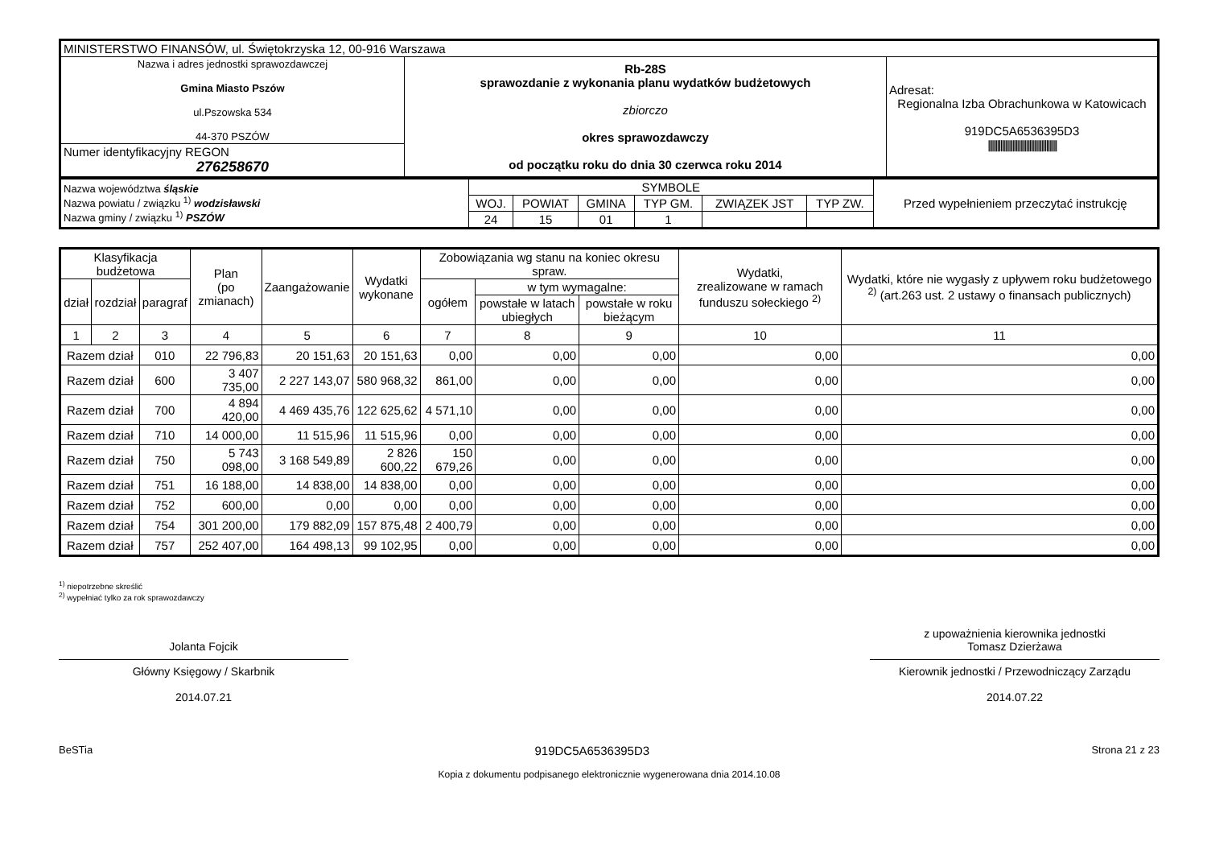| MINISTERSTWO FINANSÓW, ul. Świętokrzyska 12, 00-916 Warszawa | | |
| Nazwa i adres jednostki sprawozdawczej Gmina Miasto Pszów ul.Pszowska 534 44-370 PSZÓW | Rb-28S sprawozdanie z wykonania planu wydatków budżetowych zbiorczo okres sprawozdawczy od początku roku do dnia 30 czerwca roku 2014 | Adresat: Regionalna Izba Obrachunkowa w Katowicach 919DC5A6536395D3 ///////////////////////////////////////////// |
| Numer identyfikacyjny REGON 276258670 | | |
| Nazwa województwa śląskie Nazwa powiatu / związku <sup>1)</sup> wodzisławski Nazwa gminy / związku <sup>1)</sup> PSZÓW | SYMBOLE | | | | | | Przed wypełnieniem przeczytać instrukcję |
| | WOJ. | POWIAT | GMINA | TYP GM. | ZWIĄZEK JST | TYP ZW. | |
| | 24 | 15 | 01 | 1 | | | |
| Klasyfikacja budżetowa | | | Plan (po zmianach) | Zaangażowanie | Wydatki wykonane | Zobowiązania wg stanu na koniec okresu spraw. | | | Wydatki, zrealizowane w ramach funduszu sołeckiego <sup>2)</sup> | Wydatki, które nie wygasły z upływem roku budżetowego <sup>2)</sup> (art.263 ust. 2 ustawy o finansach publicznych) |
| --- | --- | --- | --- | --- | --- | --- | --- | --- | --- | --- |
| dział | rozdział | paragraf | | | | ogółem | w tym wymagalne: | | | |
| | | | | | | | powstałe w latach ubiegłych | powstałe w roku bieżącym | | |
| 1 | 2 | 3 | 4 | 5 | 6 | 7 | 8 | 9 | 10 | 11 |
| Razem dział | | 010 | 22 796,83 | 20 151,63 | 20 151,63 | 0,00 | 0,00 | 0,00 | 0,00 | 0,00 |
| Razem dział | | 600 | 3 407 735,00 | 2 227 143,07 | 580 968,32 | 861,00 | 0,00 | 0,00 | 0,00 | 0,00 |
| Razem dział | | 700 | 4 894 420,00 | 4 469 435,76 | 122 625,62 | 4 571,10 | 0,00 | 0,00 | 0,00 | 0,00 |
| Razem dział | | 710 | 14 000,00 | 11 515,96 | 11 515,96 | 0,00 | 0,00 | 0,00 | 0,00 | 0,00 |
| Razem dział | | 750 | 5 743 098,00 | 3 168 549,89 | 2 826 600,22 | 150 679,26 | 0,00 | 0,00 | 0,00 | 0,00 |
| Razem dział | | 751 | 16 188,00 | 14 838,00 | 14 838,00 | 0,00 | 0,00 | 0,00 | 0,00 | 0,00 |
| Razem dział | | 752 | 600,00 | 0,00 | 0,00 | 0,00 | 0,00 | 0,00 | 0,00 | 0,00 |
| Razem dział | | 754 | 301 200,00 | 179 882,09 | 157 875,48 | 2 400,79 | 0,00 | 0,00 | 0,00 | 0,00 |
| Razem dział | | 757 | 252 407,00 | 164 498,13 | 99 102,95 | 0,00 | 0,00 | 0,00 | 0,00 | 0,00 |
<sup>1)</sup> niepotrzebne skreślić
<sup>2)</sup> wypełniać tylko za rok sprawozdawczy
Jolanta Fojcik
Główny Księgowy / Skarbnik
2014.07.21
z upoważnienia kierownika jednostki
Tomasz Dzierżawa
Kierownik jednostki / Przewodniczący Zarządu
2014.07.22
BeSTia 919DC5A6536395D3 Strona 21 z 23
Kopia z dokumentu podpisanego elektronicznie wygenerowana dnia 2014.10.08